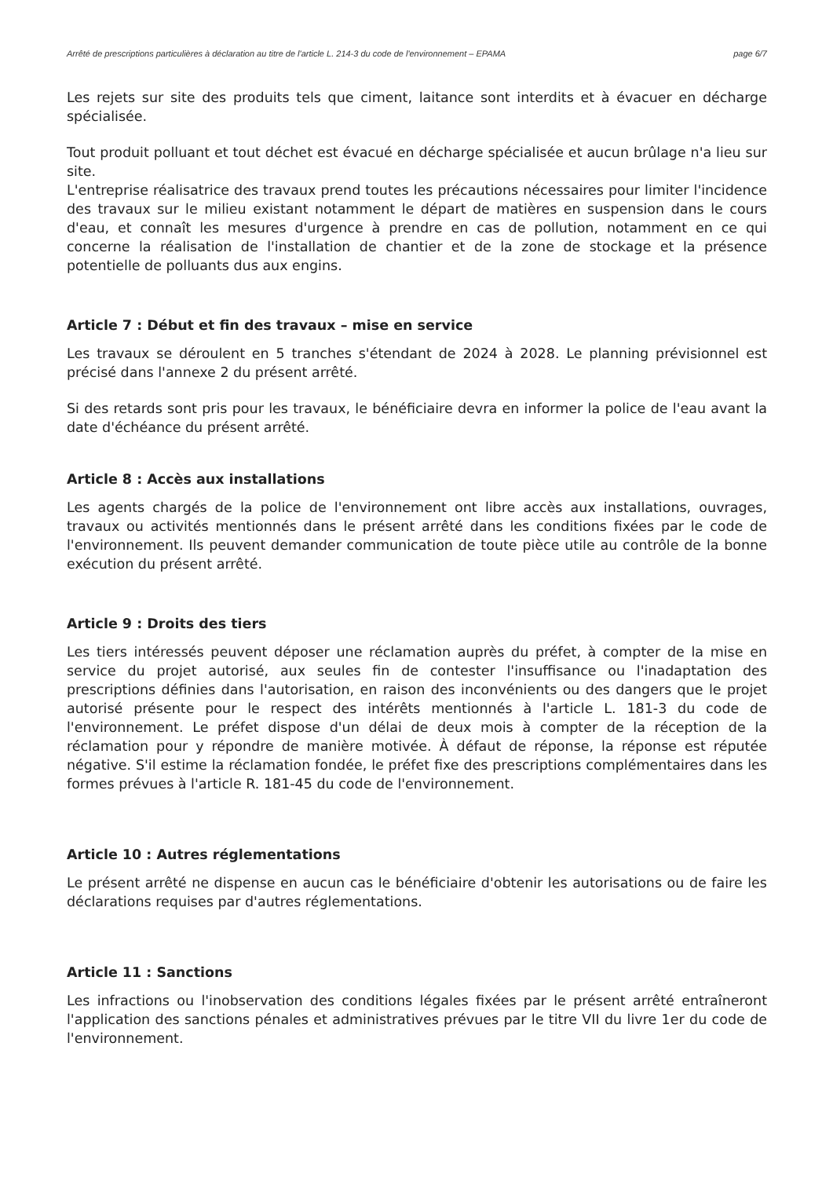Arrêté de prescriptions particulières à déclaration au titre de l'article L. 214-3 du code de l'environnement – EPAMA page 6/7
Les rejets sur site des produits tels que ciment, laitance sont interdits et à évacuer en décharge spécialisée.
Tout produit polluant et tout déchet est évacué en décharge spécialisée et aucun brûlage n'a lieu sur site.
L'entreprise réalisatrice des travaux prend toutes les précautions nécessaires pour limiter l'incidence des travaux sur le milieu existant notamment le départ de matières en suspension dans le cours d'eau, et connaît les mesures d'urgence à prendre en cas de pollution, notamment en ce qui concerne la réalisation de l'installation de chantier et de la zone de stockage et la présence potentielle de polluants dus aux engins.
Article 7 : Début et fin des travaux – mise en service
Les travaux se déroulent en 5 tranches s'étendant de 2024 à 2028. Le planning prévisionnel est précisé dans l'annexe 2 du présent arrêté.
Si des retards sont pris pour les travaux, le bénéficiaire devra en informer la police de l'eau avant la date d'échéance du présent arrêté.
Article 8 : Accès aux installations
Les agents chargés de la police de l'environnement ont libre accès aux installations, ouvrages, travaux ou activités mentionnés dans le présent arrêté dans les conditions fixées par le code de l'environnement. Ils peuvent demander communication de toute pièce utile au contrôle de la bonne exécution du présent arrêté.
Article 9 : Droits des tiers
Les tiers intéressés peuvent déposer une réclamation auprès du préfet, à compter de la mise en service du projet autorisé, aux seules fin de contester l'insuffisance ou l'inadaptation des prescriptions définies dans l'autorisation, en raison des inconvénients ou des dangers que le projet autorisé présente pour le respect des intérêts mentionnés à l'article L. 181-3 du code de l'environnement. Le préfet dispose d'un délai de deux mois à compter de la réception de la réclamation pour y répondre de manière motivée. À défaut de réponse, la réponse est réputée négative. S'il estime la réclamation fondée, le préfet fixe des prescriptions complémentaires dans les formes prévues à l'article R. 181-45 du code de l'environnement.
Article 10 : Autres réglementations
Le présent arrêté ne dispense en aucun cas le bénéficiaire d'obtenir les autorisations ou de faire les déclarations requises par d'autres réglementations.
Article 11 : Sanctions
Les infractions ou l'inobservation des conditions légales fixées par le présent arrêté entraîneront l'application des sanctions pénales et administratives prévues par le titre VII du livre 1er du code de l'environnement.